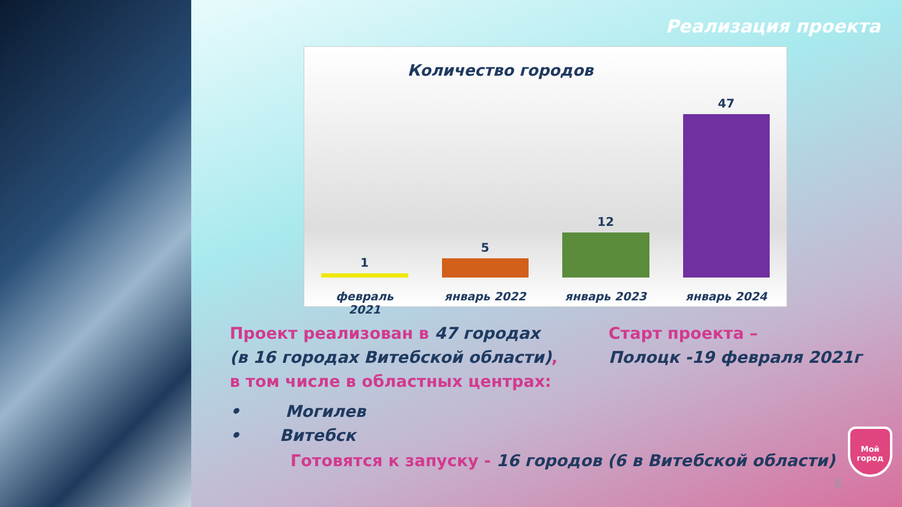Реализация проекта
Количество городов
1
5
12
47
февраль 2021 январь 2022 январь 2023 январь 2024
Проект реализован в 47 городах
(в 16 городах Витебской области),
в том числе в областных центрах:
Старт проекта –
Полоцк -19 февраля 2021г
• Могилев
• Витебск
Готовятся к запуску - 16 городов (6 в Витебской области)
8
Мой
город